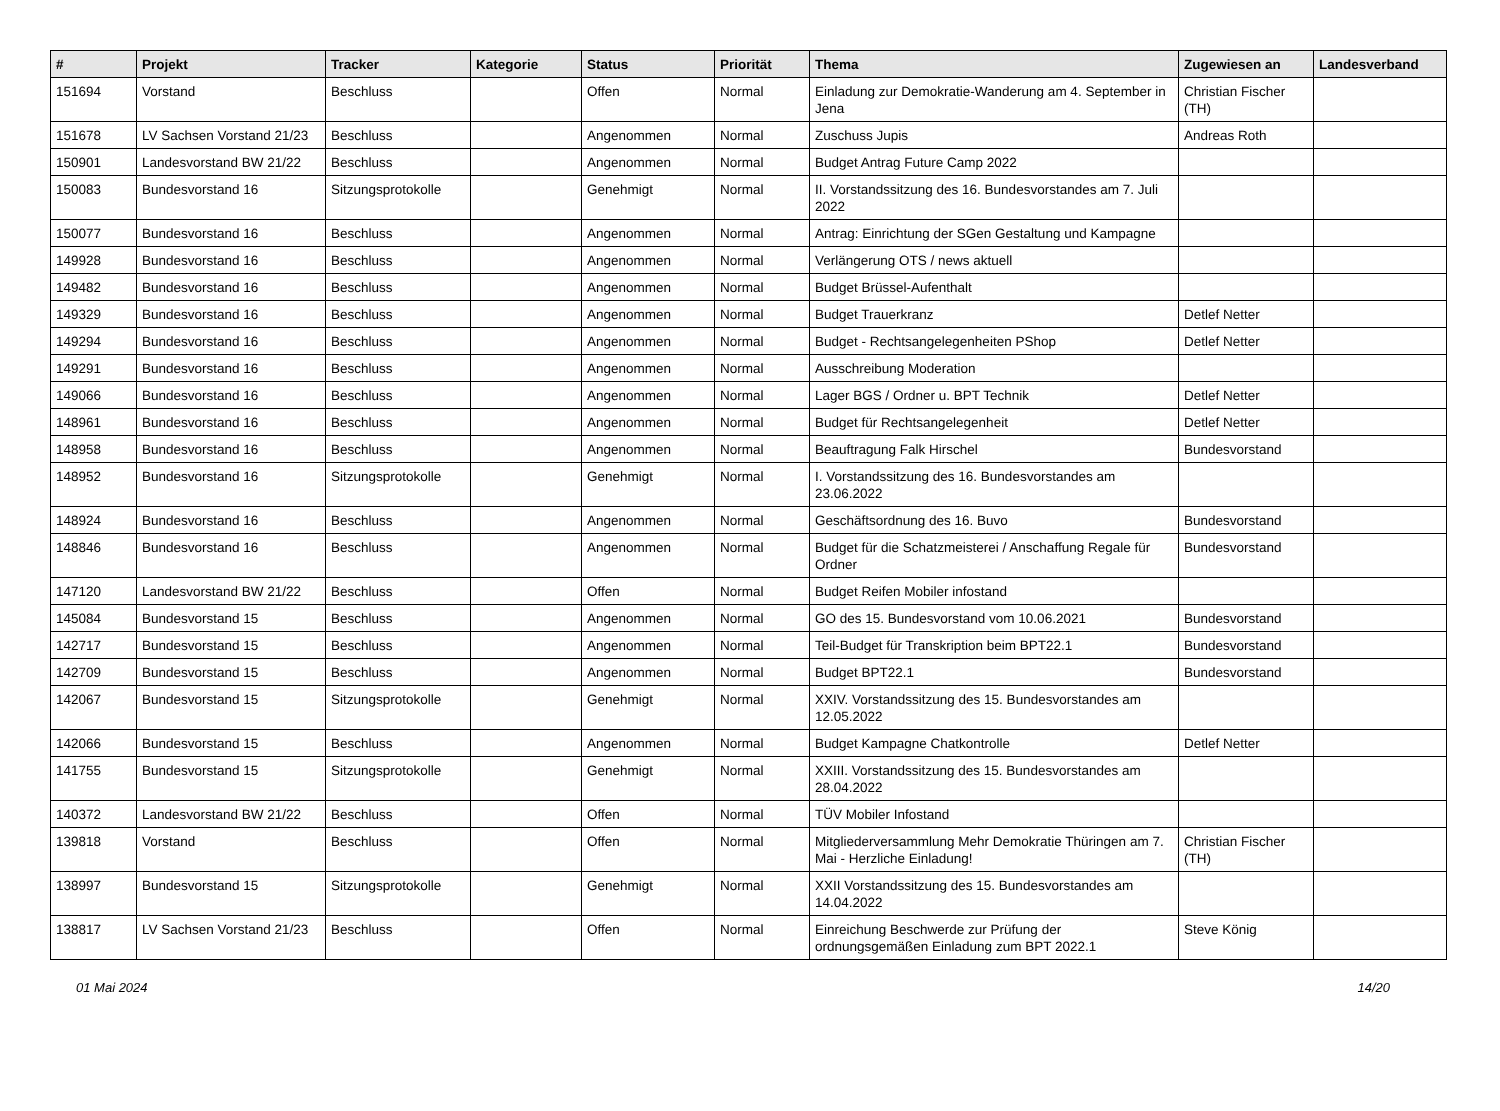| # | Projekt | Tracker | Kategorie | Status | Priorität | Thema | Zugewiesen an | Landesverband |
| --- | --- | --- | --- | --- | --- | --- | --- | --- |
| 151694 | Vorstand | Beschluss | | Offen | Normal | Einladung zur Demokratie-Wanderung am 4. September in Jena | Christian Fischer (TH) | |
| 151678 | LV Sachsen Vorstand 21/23 | Beschluss | | Angenommen | Normal | Zuschuss Jupis | Andreas Roth | |
| 150901 | Landesvorstand BW 21/22 | Beschluss | | Angenommen | Normal | Budget Antrag Future Camp 2022 | | |
| 150083 | Bundesvorstand 16 | Sitzungsprotokolle | | Genehmigt | Normal | II. Vorstandssitzung des 16. Bundesvorstandes am 7. Juli 2022 | | |
| 150077 | Bundesvorstand 16 | Beschluss | | Angenommen | Normal | Antrag: Einrichtung der SGen Gestaltung und Kampagne | | |
| 149928 | Bundesvorstand 16 | Beschluss | | Angenommen | Normal | Verlängerung OTS / news aktuell | | |
| 149482 | Bundesvorstand 16 | Beschluss | | Angenommen | Normal | Budget Brüssel-Aufenthalt | | |
| 149329 | Bundesvorstand 16 | Beschluss | | Angenommen | Normal | Budget Trauerkranz | Detlef Netter | |
| 149294 | Bundesvorstand 16 | Beschluss | | Angenommen | Normal | Budget - Rechtsangelegenheiten PShop | Detlef Netter | |
| 149291 | Bundesvorstand 16 | Beschluss | | Angenommen | Normal | Ausschreibung Moderation | | |
| 149066 | Bundesvorstand 16 | Beschluss | | Angenommen | Normal | Lager BGS / Ordner u. BPT Technik | Detlef Netter | |
| 148961 | Bundesvorstand 16 | Beschluss | | Angenommen | Normal | Budget für Rechtsangelegenheit | Detlef Netter | |
| 148958 | Bundesvorstand 16 | Beschluss | | Angenommen | Normal | Beauftragung Falk Hirschel | Bundesvorstand | |
| 148952 | Bundesvorstand 16 | Sitzungsprotokolle | | Genehmigt | Normal | I. Vorstandssitzung des 16. Bundesvorstandes am 23.06.2022 | | |
| 148924 | Bundesvorstand 16 | Beschluss | | Angenommen | Normal | Geschäftsordnung des 16. Buvo | Bundesvorstand | |
| 148846 | Bundesvorstand 16 | Beschluss | | Angenommen | Normal | Budget für die Schatzmeisterei / Anschaffung Regale für Ordner | Bundesvorstand | |
| 147120 | Landesvorstand BW 21/22 | Beschluss | | Offen | Normal | Budget Reifen Mobiler infostand | | |
| 145084 | Bundesvorstand 15 | Beschluss | | Angenommen | Normal | GO des 15. Bundesvorstand vom 10.06.2021 | Bundesvorstand | |
| 142717 | Bundesvorstand 15 | Beschluss | | Angenommen | Normal | Teil-Budget für Transkription beim BPT22.1 | Bundesvorstand | |
| 142709 | Bundesvorstand 15 | Beschluss | | Angenommen | Normal | Budget BPT22.1 | Bundesvorstand | |
| 142067 | Bundesvorstand 15 | Sitzungsprotokolle | | Genehmigt | Normal | XXIV. Vorstandssitzung des 15. Bundesvorstandes am 12.05.2022 | | |
| 142066 | Bundesvorstand 15 | Beschluss | | Angenommen | Normal | Budget Kampagne Chatkontrolle | Detlef Netter | |
| 141755 | Bundesvorstand 15 | Sitzungsprotokolle | | Genehmigt | Normal | XXIII. Vorstandssitzung des 15. Bundesvorstandes am 28.04.2022 | | |
| 140372 | Landesvorstand BW 21/22 | Beschluss | | Offen | Normal | TÜV Mobiler Infostand | | |
| 139818 | Vorstand | Beschluss | | Offen | Normal | Mitgliederversammlung Mehr Demokratie Thüringen am 7. Mai - Herzliche Einladung! | Christian Fischer (TH) | |
| 138997 | Bundesvorstand 15 | Sitzungsprotokolle | | Genehmigt | Normal | XXII Vorstandssitzung des 15. Bundesvorstandes am 14.04.2022 | | |
| 138817 | LV Sachsen Vorstand 21/23 | Beschluss | | Offen | Normal | Einreichung Beschwerde zur Prüfung der ordnungsgemäßen Einladung zum BPT 2022.1 | Steve König | |
01 Mai 2024 14/20